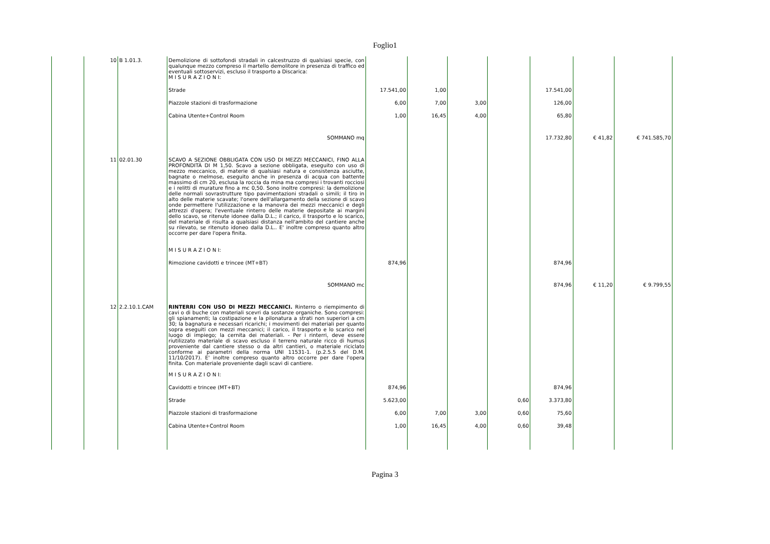Foglio1
| | 10 | B 1.01.3. | Demolizione di sottofondi stradali in calcestruzzo di qualsiasi specie, con qualunque mezzo compreso il martello demolitore in presenza di traffico ed eventuali sottoservizi, escluso il trasporto a Discarica: M I S U R A Z I O N I: | | | | | | | |
| | | | Strade | 17.541,00 | 1,00 | | | 17.541,00 | | |
| | | | Piazzole stazioni di trasformazione | 6,00 | 7,00 | 3,00 | | 126,00 | | |
| | | | Cabina Utente+Control Room | 1,00 | 16,45 | 4,00 | | 65,80 | | |
| | | | SOMMANO mq | | | | | 17.732,80 | € 41,82 | € 741.585,70 |
| | 11 | 02.01.30 | SCAVO A SEZIONE OBBLIGATA CON USO DI MEZZI MECCANICI, FINO ALLA PROFONDITÀ DI M 1,50. Scavo a sezione obbligata, eseguito con uso di mezzo meccanico, di materie di qualsiasi natura e consistenza asciutte, bagnate o melmose, eseguito anche in presenza di acqua con battente massimo di cm 20, esclusa la roccia da mina ma compresi i trovanti rocciosi e i relitti di murature fino a mc 0,50. Sono inoltre compresi: la demolizione delle normali sovrastrutture tipo pavimentazioni stradali o simili; il tiro in alto delle materie scavate; l'onere dell'allargamento della sezione di scavo onde permettere l'utilizzazione e la manovra dei mezzi meccanici e degli attrezzi d'opera; l'eventuale rinterro delle materie depositate ai margini dello scavo, se ritenute idonee dalla D.L.; il carico, il trasporto e lo scarico, del materiale di risulta a qualsiasi distanza nell'ambito del cantiere anche su rilevato, se ritenuto idoneo dalla D.L.. E' inoltre compreso quanto altro occorre per dare l'opera finita. M I S U R A Z I O N I: | | | | | | | |
| | | | Rimozione cavidotti e trincee (MT+BT) | 874,96 | | | | 874,96 | | |
| | | | SOMMANO mc | | | | | 874,96 | € 11,20 | € 9.799,55 |
| | 12 | 2.2.10.1.CAM | RINTERRI CON USO DI MEZZI MECCANICI. Rinterro o riempimento di cavi o di buche con materiali scevri da sostanze organiche. Sono compresi: gli spianamenti; la costipazione e la pilonatura a strati non superiori a cm 30; la bagnatura e necessari ricarichi; i movimenti dei materiali per quanto sopra eseguiti con mezzi meccanici; il carico, il trasporto e lo scarico nel luogo di impiego; la cernita dei materiali. - Per i rinterri, deve essere riutilizzato materiale di scavo escluso il terreno naturale ricco di humus proveniente dal cantiere stesso o da altri cantieri, o materiale riciclato conforme ai parametri della norma UNI 11531-1. (p.2.5.5 del D.M. 11/10/2017). E' inoltre compreso quanto altro occorre per dare l'opera finita. Con materiale proveniente dagli scavi di cantiere. M I S U R A Z I O N I: | | | | | | | |
| | | | Cavidotti e trincee (MT+BT) | 874,96 | | | | 874,96 | | |
| | | | Strade | 5.623,00 | | | 0,60 | 3.373,80 | | |
| | | | Piazzole stazioni di trasformazione | 6,00 | 7,00 | 3,00 | 0,60 | 75,60 | | |
| | | | Cabina Utente+Control Room | 1,00 | 16,45 | 4,00 | 0,60 | 39,48 | | |
Pagina 3